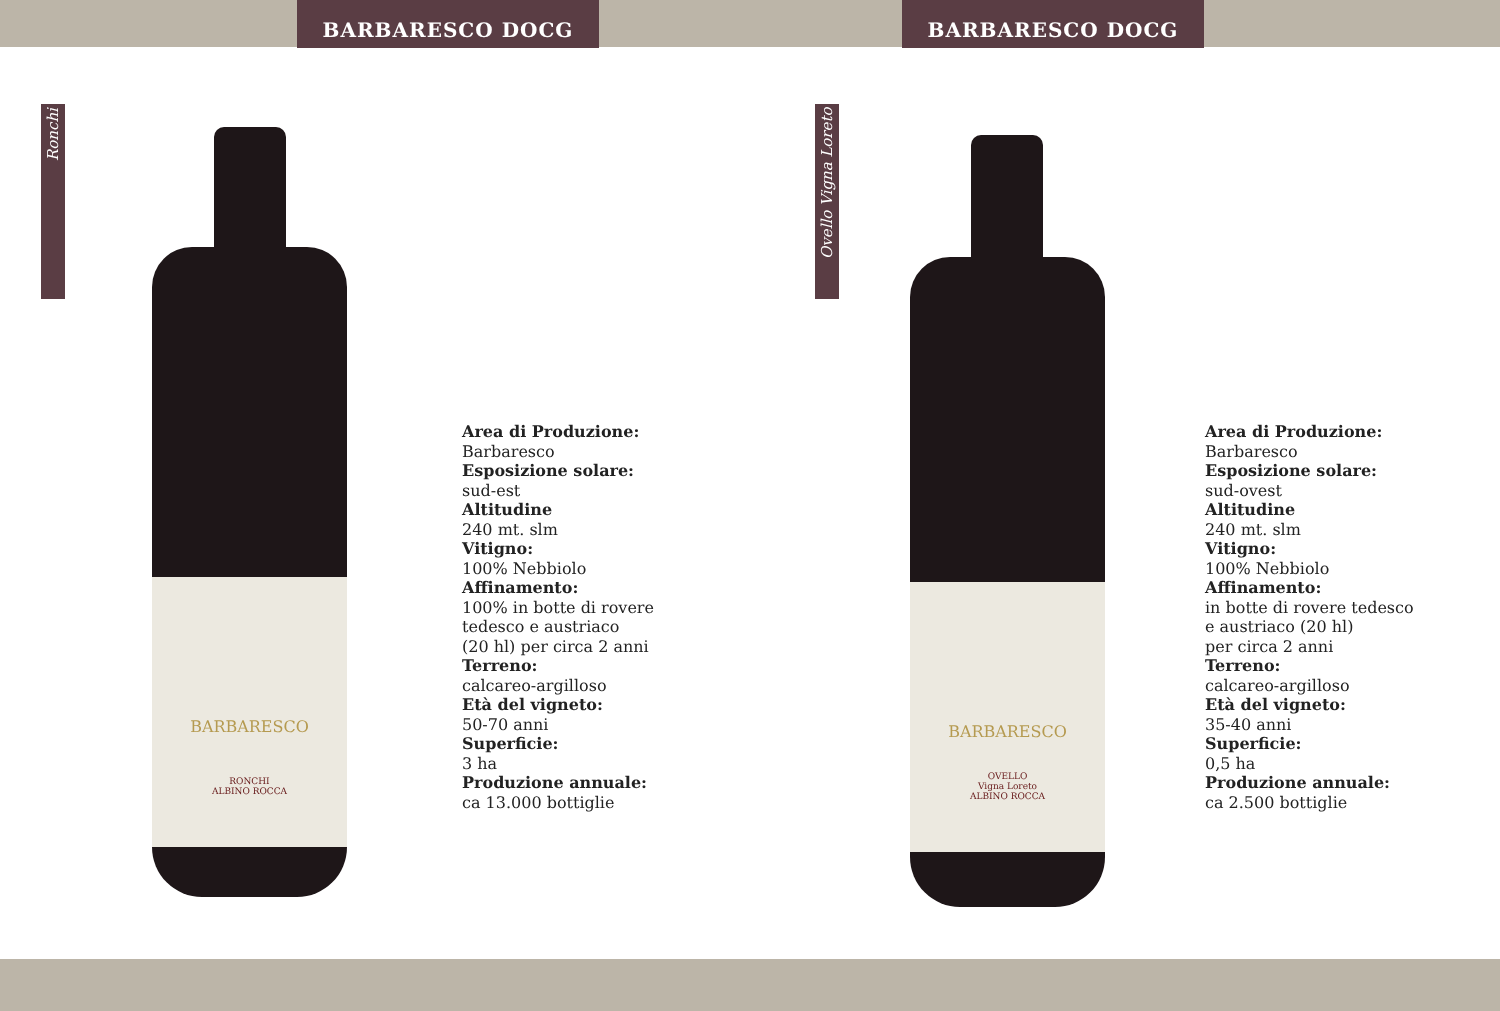BARBARESCO DOCG
BARBARESCO DOCG
Ronchi
BARBARESCO
RONCHI
ALBINO ROCCA
Area di Produzione:
Barbaresco
Esposizione solare:
sud-est
Altitudine
240 mt. slm
Vitigno:
100% Nebbiolo
Affinamento:
100% in botte di rovere
tedesco e austriaco
(20 hl) per circa 2 anni
Terreno:
calcareo-argilloso
Età del vigneto:
50-70 anni
Superficie:
3 ha
Produzione annuale:
ca 13.000 bottiglie
Ovello Vigna Loreto
BARBARESCO
OVELLO
Vigna Loreto
ALBINO ROCCA
Area di Produzione:
Barbaresco
Esposizione solare:
sud-ovest
Altitudine
240 mt. slm
Vitigno:
100% Nebbiolo
Affinamento:
in botte di rovere tedesco
e austriaco (20 hl)
per circa 2 anni
Terreno:
calcareo-argilloso
Età del vigneto:
35-40 anni
Superficie:
0,5 ha
Produzione annuale:
ca 2.500 bottiglie